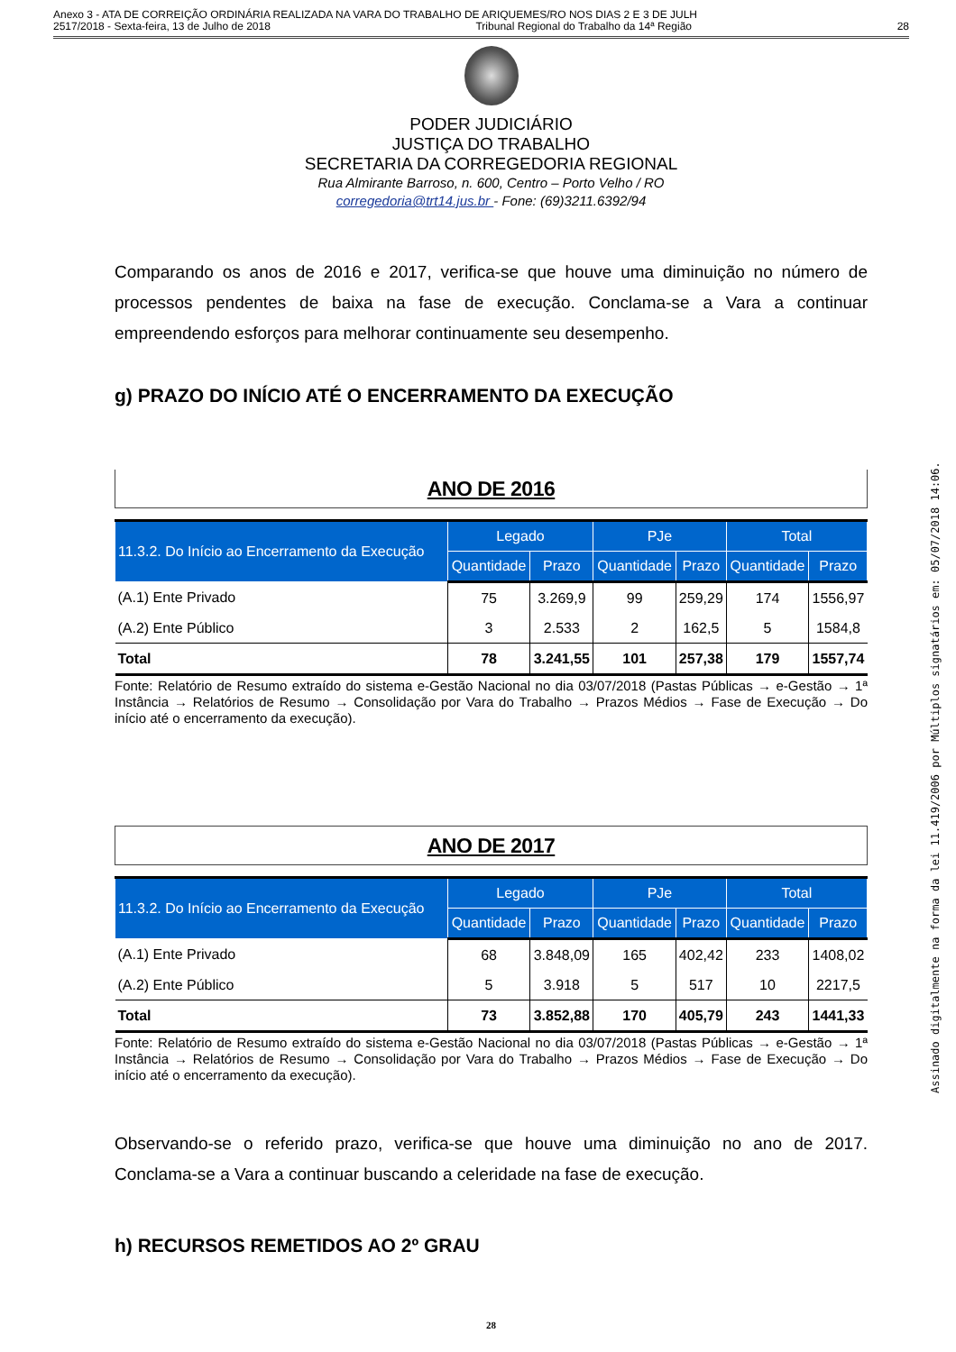Anexo 3 - ATA DE CORREIÇÃO ORDINÁRIA REALIZADA NA VARA DO TRABALHO DE ARIQUEMES/RO NOS DIAS 2 E 3 DE JULH
2517/2018 - Sexta-feira, 13 de Julho de 2018 Tribunal Regional do Trabalho da 14ª Região 28
PODER JUDICIÁRIO
JUSTIÇA DO TRABALHO
SECRETARIA DA CORREGEDORIA REGIONAL
Rua Almirante Barroso, n. 600, Centro – Porto Velho / RO
corregedoria@trt14.jus.br - Fone: (69)3211.6392/94
Comparando os anos de 2016 e 2017, verifica-se que houve uma diminuição no número de processos pendentes de baixa na fase de execução. Conclama-se a Vara a continuar empreendendo esforços para melhorar continuamente seu desempenho.
g) PRAZO DO INÍCIO ATÉ O ENCERRAMENTO DA EXECUÇÃO
ANO DE 2016
| 11.3.2. Do Início ao Encerramento da Execução | Legado | | PJe | | Total | |
| --- | --- | --- | --- | --- | --- | --- |
| | Quantidade | Prazo | Quantidade | Prazo | Quantidade | Prazo |
| (A.1) Ente Privado | 75 | 3.269,9 | 99 | 259,29 | 174 | 1556,97 |
| (A.2) Ente Público | 3 | 2.533 | 2 | 162,5 | 5 | 1584,8 |
| Total | 78 | 3.241,55 | 101 | 257,38 | 179 | 1557,74 |
Fonte: Relatório de Resumo extraído do sistema e-Gestão Nacional no dia 03/07/2018 (Pastas Públicas → e-Gestão → 1ª Instância → Relatórios de Resumo → Consolidação por Vara do Trabalho → Prazos Médios → Fase de Execução → Do início até o encerramento da execução).
ANO DE 2017
| 11.3.2. Do Início ao Encerramento da Execução | Legado | | PJe | | Total | |
| --- | --- | --- | --- | --- | --- | --- |
| | Quantidade | Prazo | Quantidade | Prazo | Quantidade | Prazo |
| (A.1) Ente Privado | 68 | 3.848,09 | 165 | 402,42 | 233 | 1408,02 |
| (A.2) Ente Público | 5 | 3.918 | 5 | 517 | 10 | 2217,5 |
| Total | 73 | 3.852,88 | 170 | 405,79 | 243 | 1441,33 |
Fonte: Relatório de Resumo extraído do sistema e-Gestão Nacional no dia 03/07/2018 (Pastas Públicas → e-Gestão → 1ª Instância → Relatórios de Resumo → Consolidação por Vara do Trabalho → Prazos Médios → Fase de Execução → Do início até o encerramento da execução).
Observando-se o referido prazo, verifica-se que houve uma diminuição no ano de 2017. Conclama-se a Vara a continuar buscando a celeridade na fase de execução.
h) RECURSOS REMETIDOS AO 2º GRAU
28
Assinado digitalmente na forma da lei 11.419/2006 por Múltiplos signatários em: 05/07/2018 14:06.